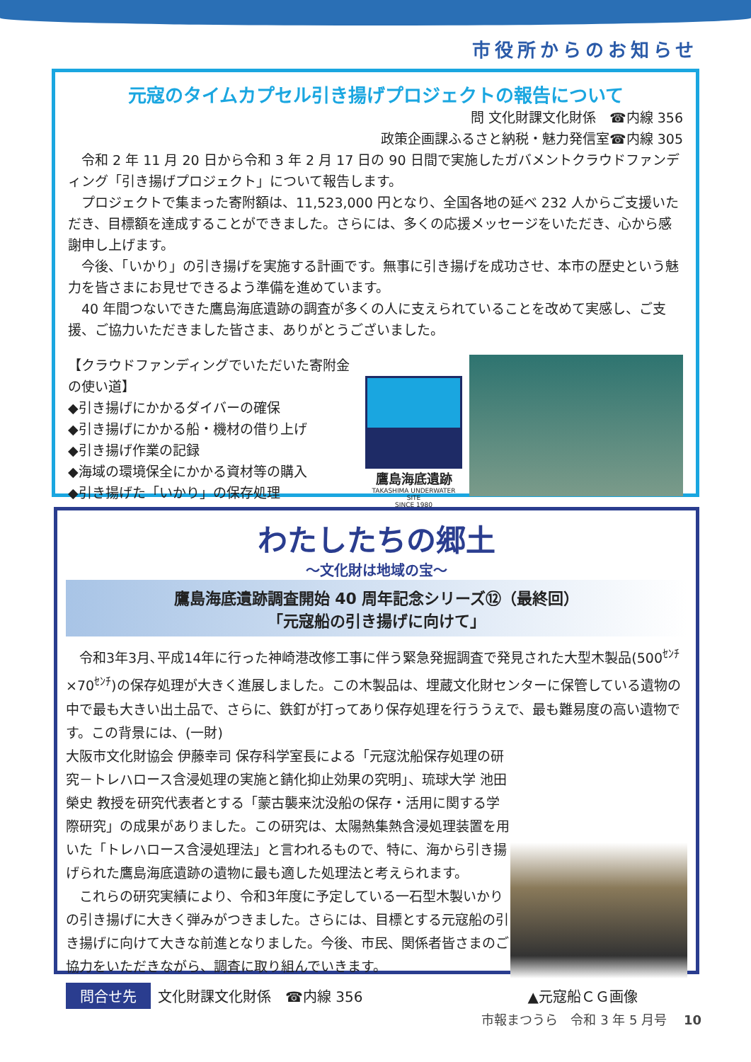市役所からのお知らせ
元寇のタイムカプセル引き揚げプロジェクトの報告について
問 文化財課文化財係　☎内線 356
政策企画課ふるさと納税・魅力発信室☎内線 305
令和 2 年 11 月 20 日から令和 3 年 2 月 17 日の 90 日間で実施したガバメントクラウドファンディング「引き揚げプロジェクト」について報告します。
プロジェクトで集まった寄附額は、11,523,000 円となり、全国各地の延べ 232 人からご支援いただき、目標額を達成することができました。さらには、多くの応援メッセージをいただき、心から感謝申し上げます。
今後、「いかり」の引き揚げを実施する計画です。無事に引き揚げを成功させ、本市の歴史という魅力を皆さまにお見せできるよう準備を進めています。
40 年間つないできた鷹島海底遺跡の調査が多くの人に支えられていることを改めて実感し、ご支援、ご協力いただきました皆さま、ありがとうございました。
【クラウドファンディングでいただいた寄附金の使い道】
◆引き揚げにかかるダイバーの確保
◆引き揚げにかかる船・機材の借り上げ
◆引き揚げ作業の記録
◆海域の環境保全にかかる資材等の購入
◆引き揚げた「いかり」の保存処理
鷹島海底遺跡
TAKASHIMA UNDERWATER SITE
SINCE 1980
わたしたちの郷土
～文化財は地域の宝～
鷹島海底遺跡調査開始 40 周年記念シリーズ⑫（最終回）
「元寇船の引き揚げに向けて」
令和3年3月､平成14年に行った神崎港改修工事に伴う緊急発掘調査で発見された大型木製品(500<sup>ｾﾝﾁ</sup>×70<sup>ｾﾝﾁ</sup>)の保存処理が大きく進展しました。この木製品は、埋蔵文化財センターに保管している遺物の中で最も大きい出土品で、さらに、鉄釘が打ってあり保存処理を行ううえで、最も難易度の高い遺物です。この背景には、(一財)
大阪市文化財協会 伊藤幸司 保存科学室長による「元寇沈船保存処理の研究－トレハロース含浸処理の実施と錆化抑止効果の究明」、琉球大学 池田榮史 教授を研究代表者とする「蒙古襲来沈没船の保存・活用に関する学際研究」の成果がありました。この研究は、太陽熱集熱含浸処理装置を用いた「トレハロース含浸処理法」と言われるもので、特に、海から引き揚げられた鷹島海底遺跡の遺物に最も適した処理法と考えられます。
　これらの研究実績により、令和3年度に予定している一石型木製いかりの引き揚げに大きく弾みがつきました。さらには、目標とする元寇船の引き揚げに向けて大きな前進となりました。今後、市民、関係者皆さまのご協力をいただきながら、調査に取り組んでいきます。
問合せ先 文化財課文化財係　☎内線 356 ▲元寇船ＣＧ画像
市報まつうら　令和 3 年 5 月号　 10